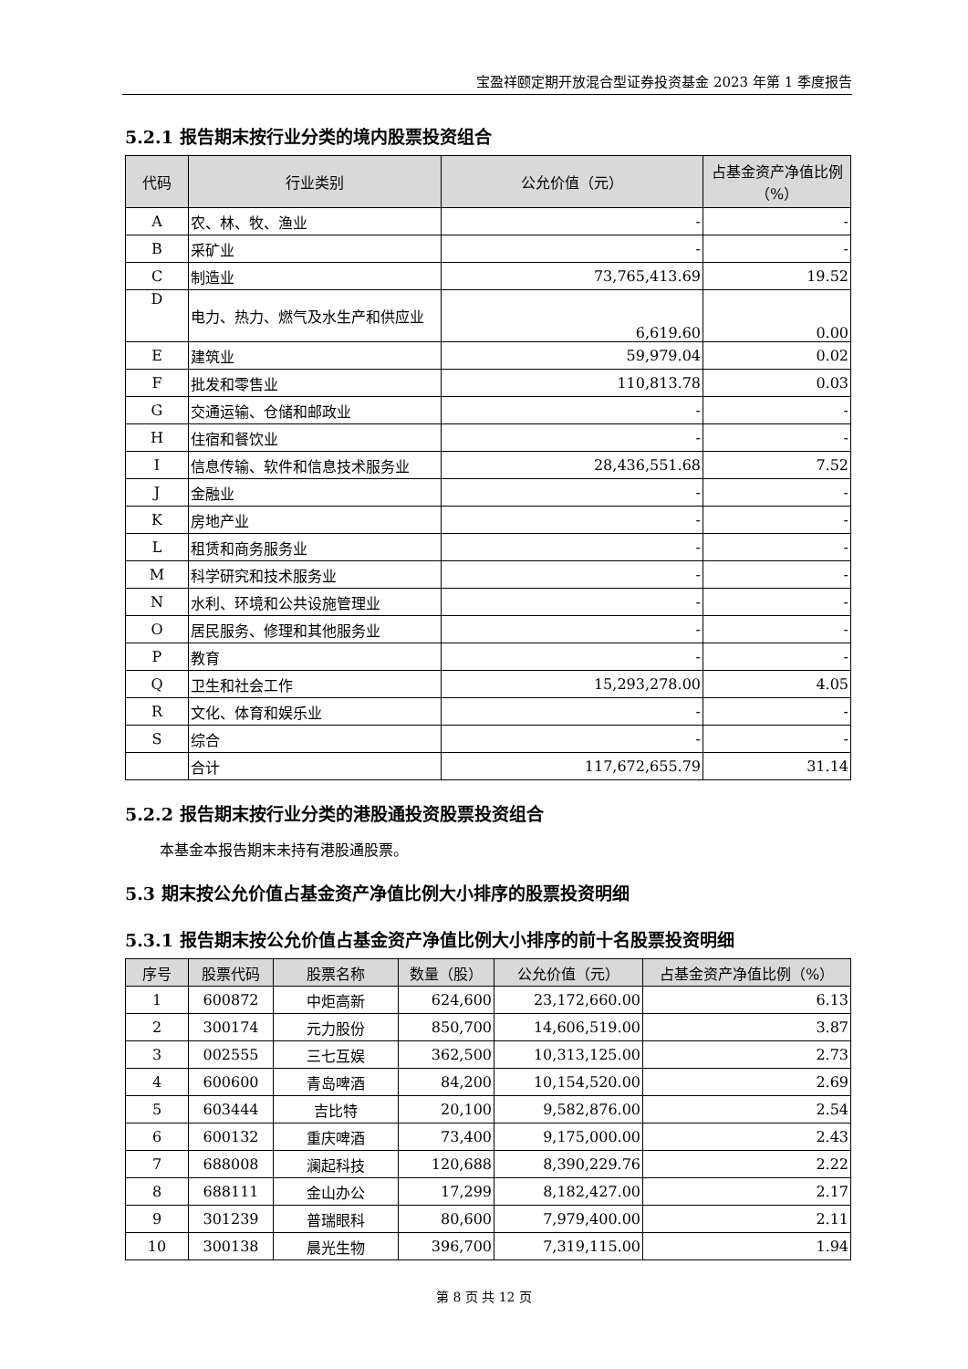宝盈祥颐定期开放混合型证券投资基金 2023 年第 1 季度报告
5.2.1 报告期末按行业分类的境内股票投资组合
| 代码 | 行业类别 | 公允价值（元） | 占基金资产净值比例（%） |
| --- | --- | --- | --- |
| A | 农、林、牧、渔业 | - | - |
| B | 采矿业 | - | - |
| C | 制造业 | 73,765,413.69 | 19.52 |
| D | 电力、热力、燃气及水生产和供应业 | 6,619.60 | 0.00 |
| E | 建筑业 | 59,979.04 | 0.02 |
| F | 批发和零售业 | 110,813.78 | 0.03 |
| G | 交通运输、仓储和邮政业 | - | - |
| H | 住宿和餐饮业 | - | - |
| I | 信息传输、软件和信息技术服务业 | 28,436,551.68 | 7.52 |
| J | 金融业 | - | - |
| K | 房地产业 | - | - |
| L | 租赁和商务服务业 | - | - |
| M | 科学研究和技术服务业 | - | - |
| N | 水利、环境和公共设施管理业 | - | - |
| O | 居民服务、修理和其他服务业 | - | - |
| P | 教育 | - | - |
| Q | 卫生和社会工作 | 15,293,278.00 | 4.05 |
| R | 文化、体育和娱乐业 | - | - |
| S | 综合 | - | - |
| | 合计 | 117,672,655.79 | 31.14 |
5.2.2 报告期末按行业分类的港股通投资股票投资组合
本基金本报告期末未持有港股通股票。
5.3 期末按公允价值占基金资产净值比例大小排序的股票投资明细
5.3.1 报告期末按公允价值占基金资产净值比例大小排序的前十名股票投资明细
| 序号 | 股票代码 | 股票名称 | 数量（股） | 公允价值（元） | 占基金资产净值比例（%） |
| --- | --- | --- | --- | --- | --- |
| 1 | 600872 | 中炬高新 | 624,600 | 23,172,660.00 | 6.13 |
| 2 | 300174 | 元力股份 | 850,700 | 14,606,519.00 | 3.87 |
| 3 | 002555 | 三七互娱 | 362,500 | 10,313,125.00 | 2.73 |
| 4 | 600600 | 青岛啤酒 | 84,200 | 10,154,520.00 | 2.69 |
| 5 | 603444 | 吉比特 | 20,100 | 9,582,876.00 | 2.54 |
| 6 | 600132 | 重庆啤酒 | 73,400 | 9,175,000.00 | 2.43 |
| 7 | 688008 | 澜起科技 | 120,688 | 8,390,229.76 | 2.22 |
| 8 | 688111 | 金山办公 | 17,299 | 8,182,427.00 | 2.17 |
| 9 | 301239 | 普瑞眼科 | 80,600 | 7,979,400.00 | 2.11 |
| 10 | 300138 | 晨光生物 | 396,700 | 7,319,115.00 | 1.94 |
第 8 页 共 12 页